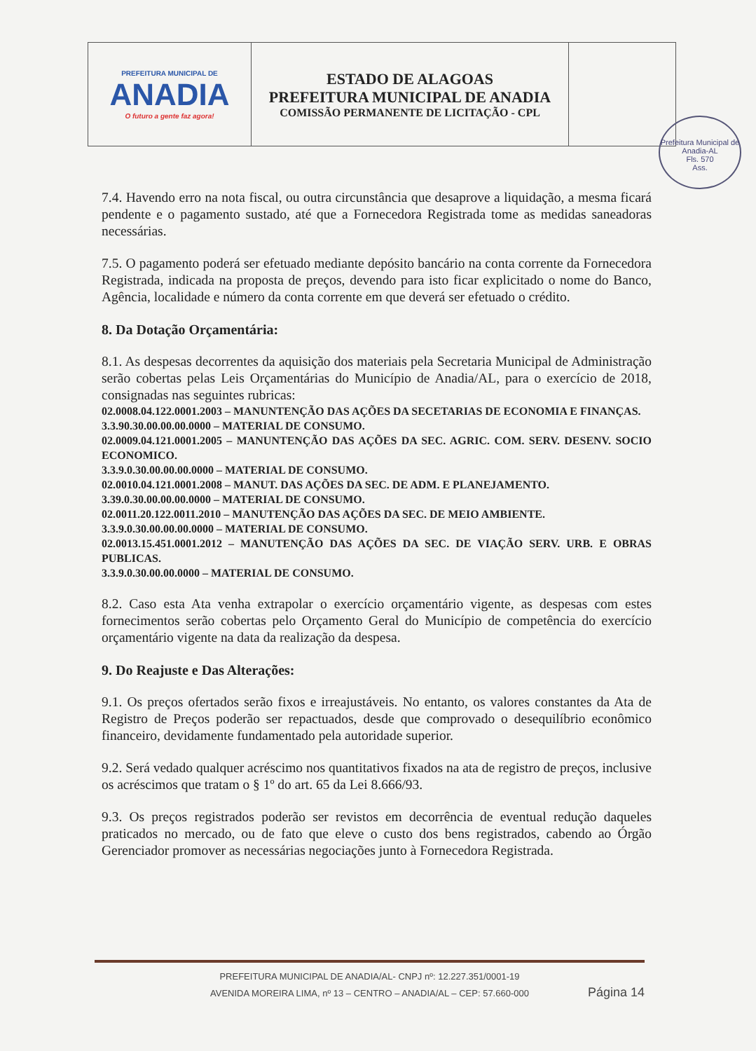| PREFEITURA MUNICIPAL DE ANADIA O futuro a gente faz agora! | ESTADO DE ALAGOAS PREFEITURA MUNICIPAL DE ANADIA COMISSÃO PERMANENTE DE LICITAÇÃO - CPL | |
Prefeitura Municipal de Anadia-AL
Fls. 570
Ass.
7.4. Havendo erro na nota fiscal, ou outra circunstância que desaprove a liquidação, a mesma ficará pendente e o pagamento sustado, até que a Fornecedora Registrada tome as medidas saneadoras necessárias.
7.5. O pagamento poderá ser efetuado mediante depósito bancário na conta corrente da Fornecedora Registrada, indicada na proposta de preços, devendo para isto ficar explicitado o nome do Banco, Agência, localidade e número da conta corrente em que deverá ser efetuado o crédito.
8. Da Dotação Orçamentária:
8.1. As despesas decorrentes da aquisição dos materiais pela Secretaria Municipal de Administração serão cobertas pelas Leis Orçamentárias do Município de Anadia/AL, para o exercício de 2018, consignadas nas seguintes rubricas:
02.0008.04.122.0001.2003 – MANUNTENÇÃO DAS AÇÕES DA SECETARIAS DE ECONOMIA E FINANÇAS.
3.3.90.30.00.00.00.0000 – MATERIAL DE CONSUMO.
02.0009.04.121.0001.2005 – MANUNTENÇÃO DAS AÇÕES DA SEC. AGRIC. COM. SERV. DESENV. SOCIO ECONOMICO.
3.3.9.0.30.00.00.00.0000 – MATERIAL DE CONSUMO.
02.0010.04.121.0001.2008 – MANUT. DAS AÇÕES DA SEC. DE ADM. E PLANEJAMENTO.
3.39.0.30.00.00.00.0000 – MATERIAL DE CONSUMO.
02.0011.20.122.0011.2010 – MANUTENÇÃO DAS AÇÕES DA SEC. DE MEIO AMBIENTE.
3.3.9.0.30.00.00.00.0000 – MATERIAL DE CONSUMO.
02.0013.15.451.0001.2012 – MANUTENÇÃO DAS AÇÕES DA SEC. DE VIAÇÃO SERV. URB. E OBRAS PUBLICAS.
3.3.9.0.30.00.00.0000 – MATERIAL DE CONSUMO.
8.2. Caso esta Ata venha extrapolar o exercício orçamentário vigente, as despesas com estes fornecimentos serão cobertas pelo Orçamento Geral do Município de competência do exercício orçamentário vigente na data da realização da despesa.
9. Do Reajuste e Das Alterações:
9.1. Os preços ofertados serão fixos e irreajustáveis. No entanto, os valores constantes da Ata de Registro de Preços poderão ser repactuados, desde que comprovado o desequilíbrio econômico financeiro, devidamente fundamentado pela autoridade superior.
9.2. Será vedado qualquer acréscimo nos quantitativos fixados na ata de registro de preços, inclusive os acréscimos que tratam o § 1º do art. 65 da Lei 8.666/93.
9.3. Os preços registrados poderão ser revistos em decorrência de eventual redução daqueles praticados no mercado, ou de fato que eleve o custo dos bens registrados, cabendo ao Órgão Gerenciador promover as necessárias negociações junto à Fornecedora Registrada.
PREFEITURA MUNICIPAL DE ANADIA/AL- CNPJ nº: 12.227.351/0001-19
AVENIDA MOREIRA LIMA, nº 13 – CENTRO – ANADIA/AL – CEP: 57.660-000
Página 14